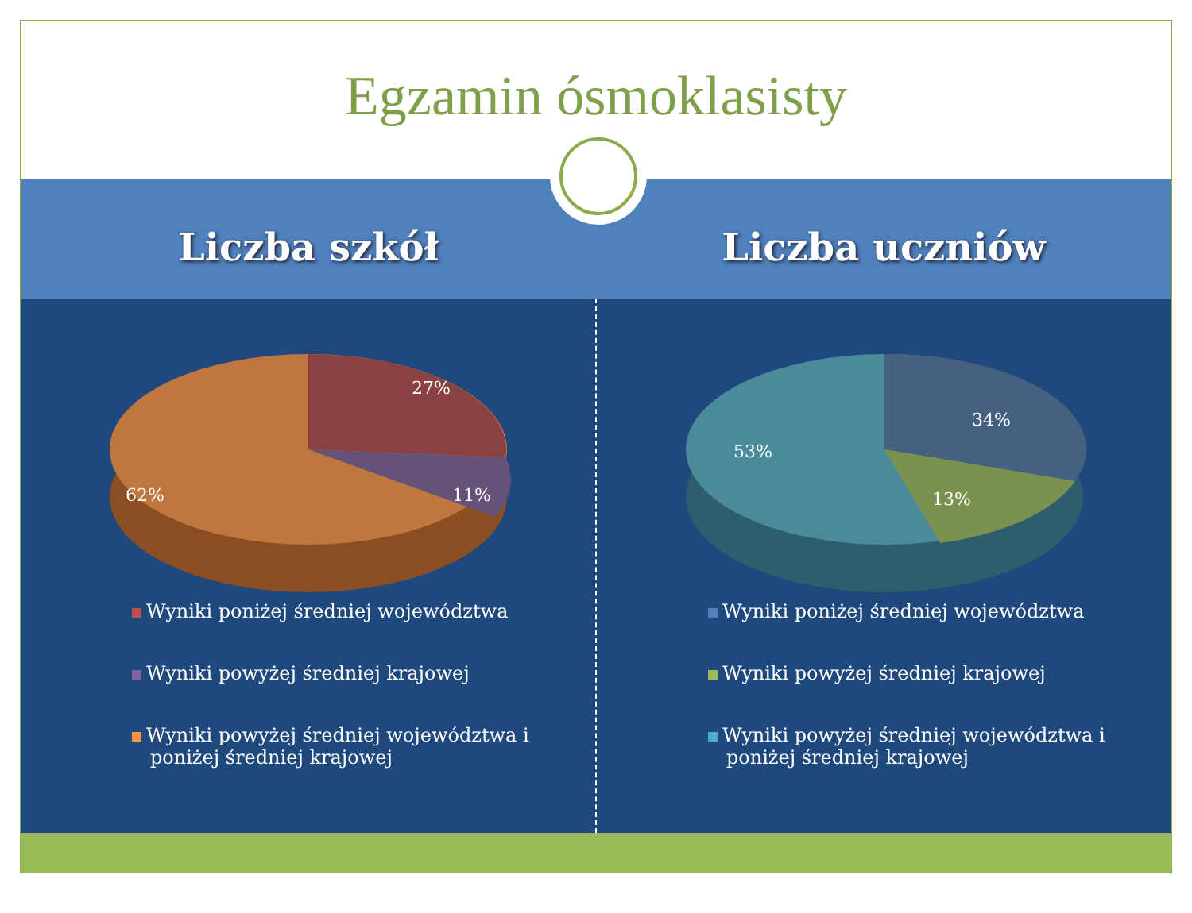Egzamin ósmoklasisty
Liczba szkół Liczba uczniów
27%
11%
62%
Wyniki poniżej średniej województwa
Wyniki powyżej średniej krajowej
Wyniki powyżej średniej województwa i
poniżej średniej krajowej
34%
13%
53%
Wyniki poniżej średniej województwa
Wyniki powyżej średniej krajowej
Wyniki powyżej średniej województwa i
poniżej średniej krajowej